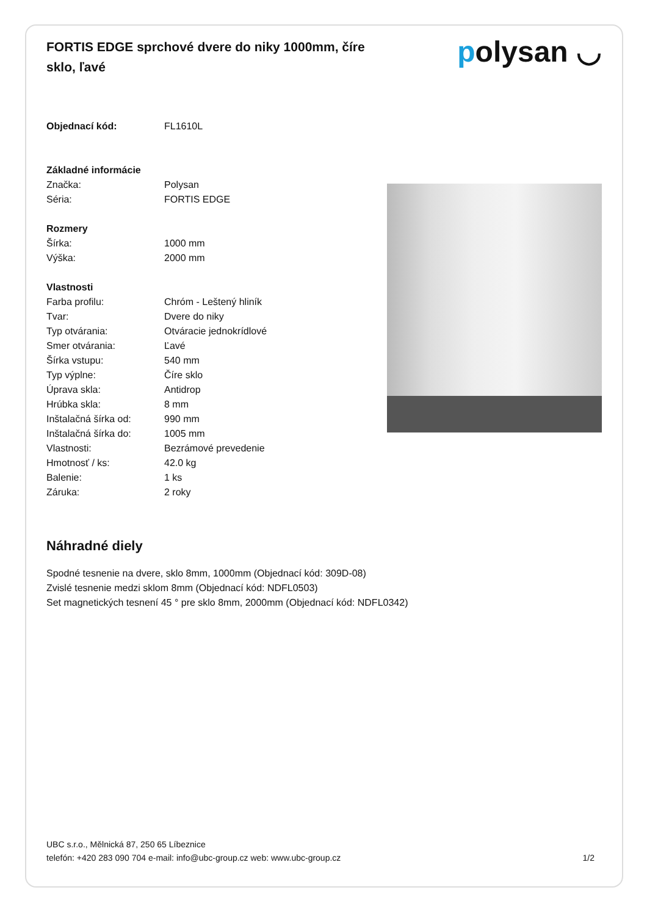FORTIS EDGE sprchové dvere do niky 1000mm, číre sklo, ľavé
polysan ◡
| Objednací kód: | FL1610L |
| Základné informácie | |
| Značka: | Polysan |
| Séria: | FORTIS EDGE |
| Rozmery | |
| Šírka: | 1000 mm |
| Výška: | 2000 mm |
| Vlastnosti | |
| Farba profilu: | Chróm - Leštený hliník |
| Tvar: | Dvere do niky |
| Typ otvárania: | Otváracie jednokrídlové |
| Smer otvárania: | Ľavé |
| Šírka vstupu: | 540 mm |
| Typ výplne: | Číre sklo |
| Úprava skla: | Antidrop |
| Hrúbka skla: | 8 mm |
| Inštalačná šírka od: | 990 mm |
| Inštalačná šírka do: | 1005 mm |
| Vlastnosti: | Bezrámové prevedenie |
| Hmotnosť / ks: | 42.0 kg |
| Balenie: | 1 ks |
| Záruka: | 2 roky |
Náhradné diely
Spodné tesnenie na dvere, sklo 8mm, 1000mm (Objednací kód: 309D-08)
Zvislé tesnenie medzi sklom 8mm (Objednací kód: NDFL0503)
Set magnetických tesnení 45 ° pre sklo 8mm, 2000mm (Objednací kód: NDFL0342)
UBC s.r.o., Mělnická 87, 250 65 Líbeznice
telefón: +420 283 090 704 e-mail: info@ubc-group.cz web: www.ubc-group.cz
1/2